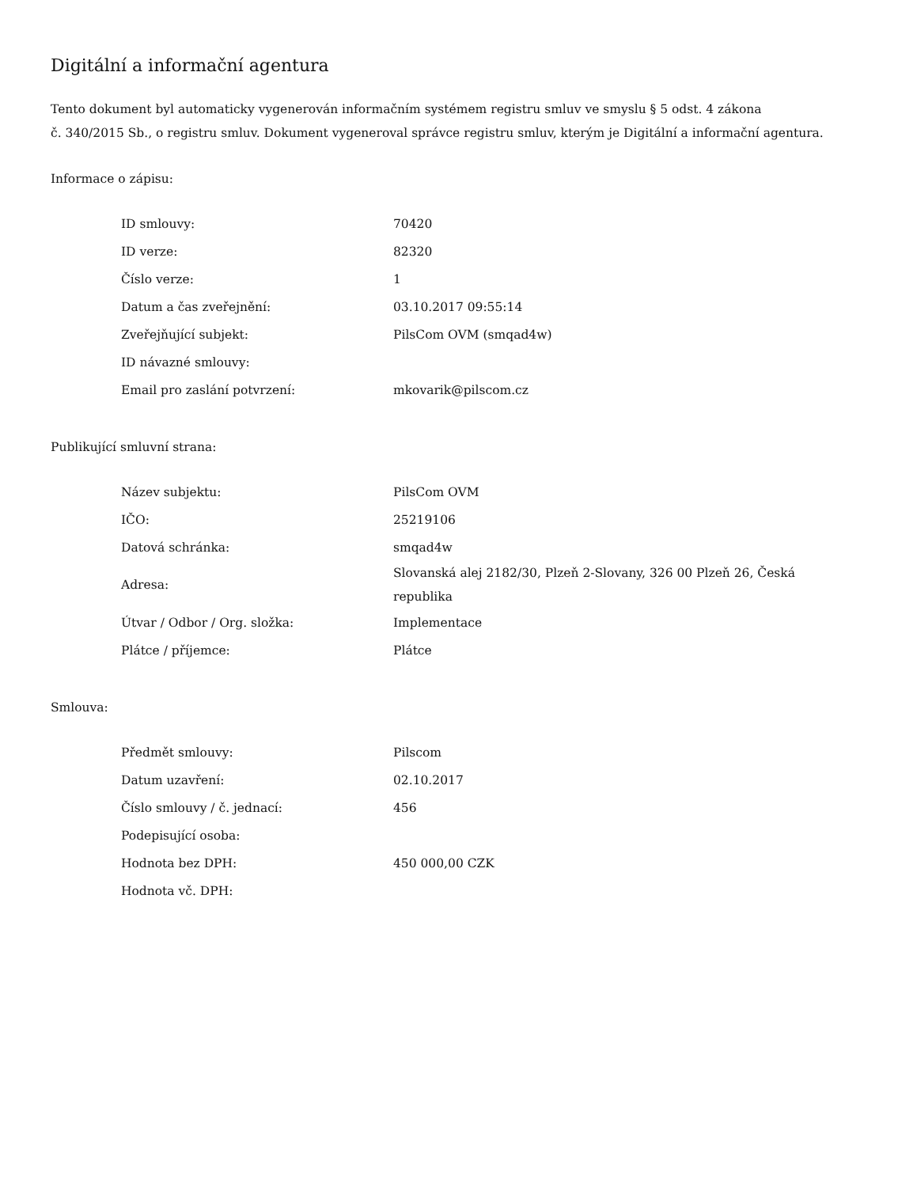Digitální a informační agentura
Tento dokument byl automaticky vygenerován informačním systémem registru smluv ve smyslu § 5 odst. 4 zákona
č. 340/2015 Sb., o registru smluv. Dokument vygeneroval správce registru smluv, kterým je Digitální a informační agentura.
Informace o zápisu:
| ID smlouvy: | 70420 |
| ID verze: | 82320 |
| Číslo verze: | 1 |
| Datum a čas zveřejnění: | 03.10.2017 09:55:14 |
| Zveřejňující subjekt: | PilsCom OVM (smqad4w) |
| ID návazné smlouvy: | |
| Email pro zaslání potvrzení: | mkovarik@pilscom.cz |
Publikující smluvní strana:
| Název subjektu: | PilsCom OVM |
| IČO: | 25219106 |
| Datová schránka: | smqad4w |
| Adresa: | Slovanská alej 2182/30, Plzeň 2-Slovany, 326 00 Plzeň 26, Česká republika |
| Útvar / Odbor / Org. složka: | Implementace |
| Plátce / příjemce: | Plátce |
Smlouva:
| Předmět smlouvy: | Pilscom |
| Datum uzavření: | 02.10.2017 |
| Číslo smlouvy / č. jednací: | 456 |
| Podepisující osoba: | |
| Hodnota bez DPH: | 450 000,00 CZK |
| Hodnota vč. DPH: | |